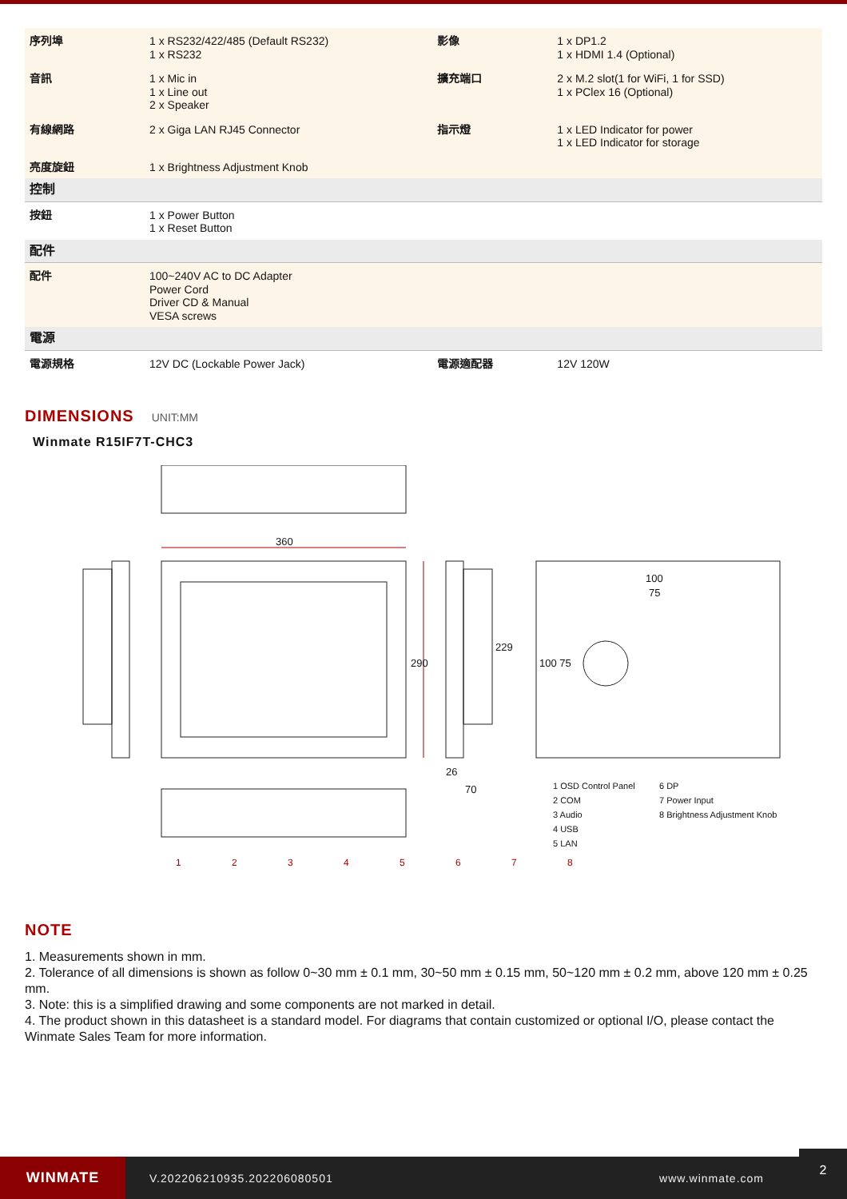| 序列埠 | 1 x RS232/422/485 (Default RS232) 1 x RS232 | 影像 | 1 x DP1.2 1 x HDMI 1.4 (Optional) |
| 音訊 | 1 x Mic in 1 x Line out 2 x Speaker | 擴充端口 | 2 x M.2 slot(1 for WiFi, 1 for SSD) 1 x PClex 16 (Optional) |
| 有線網路 | 2 x Giga LAN RJ45 Connector | 指示燈 | 1 x LED Indicator for power 1 x LED Indicator for storage |
| 亮度旋鈕 | 1 x Brightness Adjustment Knob | | |
| 控制 | | | |
| 按鈕 | 1 x Power Button 1 x Reset Button | | |
| 配件 | | | |
| 配件 | 100~240V AC to DC Adapter Power Cord Driver CD & Manual VESA screws | | |
| 電源 | | | |
| 電源規格 | 12V DC (Lockable Power Jack) | 電源適配器 | 12V 120W |
DIMENSIONS
UNIT:MM
Winmate R15IF7T-CHC3
360
290
229
26
70
100
75
100 75
1 2 3 4 5 6 7 8
1 OSD Control Panel
2 COM
3 Audio
4 USB
5 LAN
6 DP
7 Power Input
8 Brightness Adjustment Knob
NOTE
1. Measurements shown in mm.
2. Tolerance of all dimensions is shown as follow 0~30 mm ± 0.1 mm, 30~50 mm ± 0.15 mm, 50~120 mm ± 0.2 mm, above 120 mm ± 0.25 mm.
3. Note: this is a simplified drawing and some components are not marked in detail.
4. The product shown in this datasheet is a standard model. For diagrams that contain customized or optional I/O, please contact the Winmate Sales Team for more information.
WINMATE
V.202206210935.202206080501 www.winmate.com
2